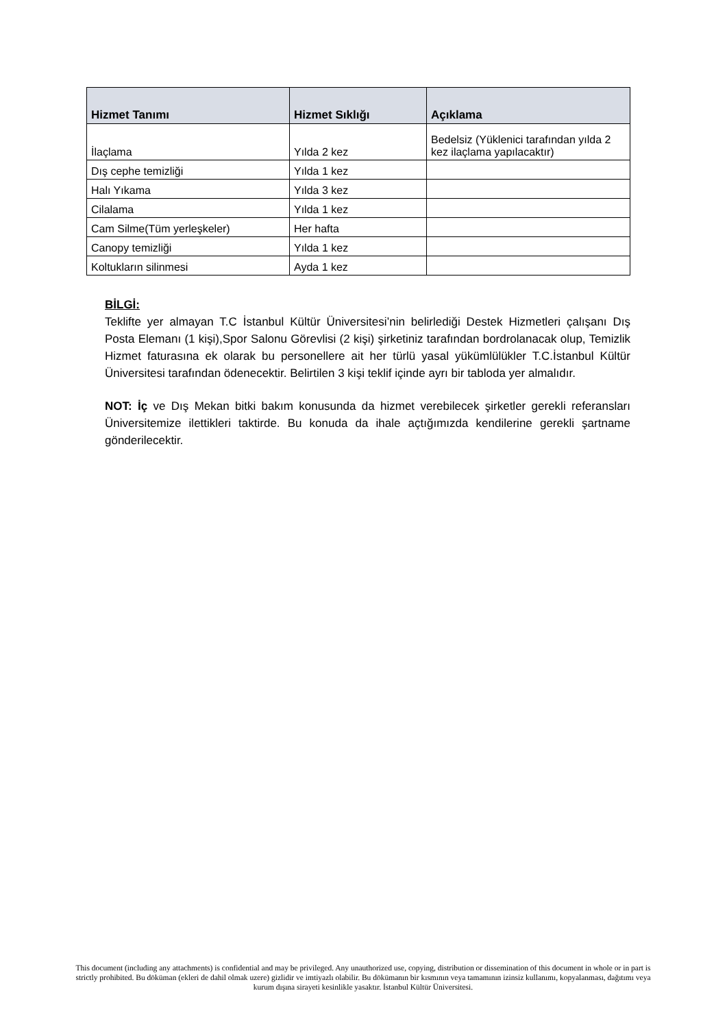| Hizmet Tanımı | Hizmet Sıklığı | Açıklama |
| --- | --- | --- |
| İlaçlama | Yılda 2 kez | Bedelsiz (Yüklenici tarafından yılda 2 kez ilaçlama yapılacaktır) |
| Dış cephe temizliği | Yılda 1 kez | |
| Halı Yıkama | Yılda 3 kez | |
| Cilalama | Yılda 1 kez | |
| Cam Silme(Tüm yerleşkeler) | Her hafta | |
| Canopy temizliği | Yılda 1 kez | |
| Koltukların silinmesi | Ayda 1 kez | |
BİLGİ:
Teklifte yer almayan T.C İstanbul Kültür Üniversitesi’nin belirlediği Destek Hizmetleri çalışanı Dış Posta Elemanı (1 kişi),Spor Salonu Görevlisi (2 kişi) şirketiniz tarafından bordrolanacak olup, Temizlik Hizmet faturasına ek olarak bu personellere ait her türlü yasal yükümlülükler T.C.İstanbul Kültür Üniversitesi tarafından ödenecektir. Belirtilen 3 kişi teklif içinde ayrı bir tabloda yer almalıdır.
NOT: İç ve Dış Mekan bitki bakım konusunda da hizmet verebilecek şirketler gerekli referansları Üniversitemize ilettikleri taktirde. Bu konuda da ihale açtığımızda kendilerine gerekli şartname gönderilecektir.
This document (including any attachments) is confidential and may be privileged. Any unauthorized use, copying, distribution or dissemination of this document in whole or in part is strictly prohibited. Bu döküman (ekleri de dahil olmak uzere) gizlidir ve imtiyazlı olabilir. Bu dökümanın bir kısmının veya tamamının izinsiz kullanımı, kopyalanması, dağıtımı veya kurum dışına sirayeti kesinlikle yasaktır. İstanbul Kültür Üniversitesi.